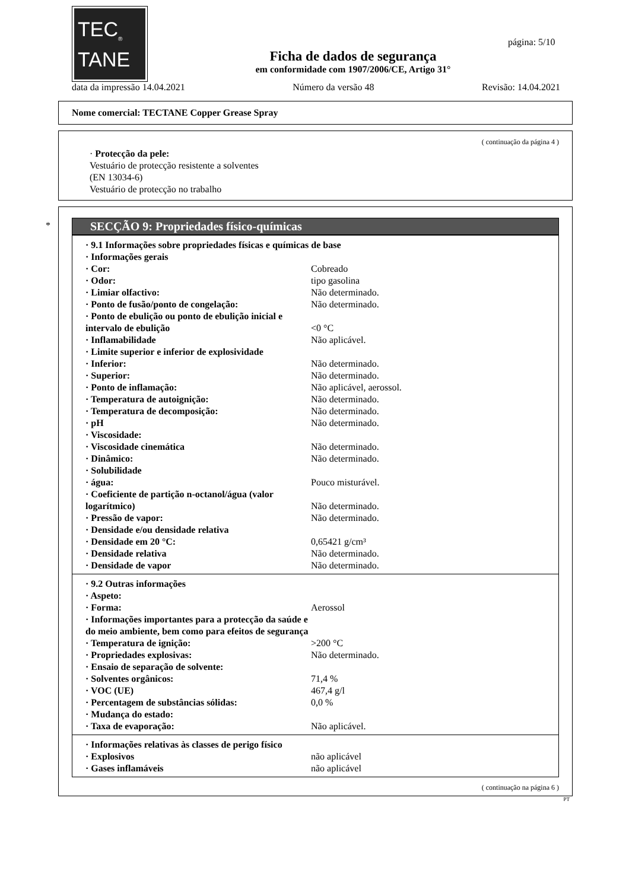TEC<sub>®</sub>
TANE
página: 5/10
Ficha de dados de segurança
em conformidade com 1907/2006/CE, Artigo 31°
data da impressão 14.04.2021 Número da versão 48 Revisão: 14.04.2021
Nome comercial: TECTANE Copper Grease Spray
( continuação da página 4 )
· Protecção da pele:
Vestuário de protecção resistente a solventes
(EN 13034-6)
Vestuário de protecção no trabalho
*
SECÇÃO 9: Propriedades físico-químicas
| · 9.1 Informações sobre propriedades físicas e químicas de base | |
| · Informações gerais | |
| · Cor: | Cobreado |
| · Odor: | tipo gasolina |
| · Limiar olfactivo: | Não determinado. |
| · Ponto de fusão/ponto de congelação: | Não determinado. |
| · Ponto de ebulição ou ponto de ebulição inicial e intervalo de ebulição | <0 °C |
| · Inflamabilidade | Não aplicável. |
| · Limite superior e inferior de explosividade | |
| · Inferior: | Não determinado. |
| · Superior: | Não determinado. |
| · Ponto de inflamação: | Não aplicável, aerossol. |
| · Temperatura de autoignição: | Não determinado. |
| · Temperatura de decomposição: | Não determinado. |
| · pH | Não determinado. |
| · Viscosidade: | |
| · Viscosidade cinemática | Não determinado. |
| · Dinâmico: | Não determinado. |
| · Solubilidade | |
| · água: | Pouco misturável. |
| · Coeficiente de partição n-octanol/água (valor logarítmico) | Não determinado. |
| · Pressão de vapor: | Não determinado. |
| · Densidade e/ou densidade relativa | |
| · Densidade em 20 °C: | 0,65421 g/cm³ |
| · Densidade relativa | Não determinado. |
| · Densidade de vapor | Não determinado. |
| · 9.2 Outras informações | |
| · Aspeto: | |
| · Forma: | Aerossol |
| · Informações importantes para a protecção da saúde e do meio ambiente, bem como para efeitos de segurança | |
| · Temperatura de ignição: | >200 °C |
| · Propriedades explosivas: | Não determinado. |
| · Ensaio de separação de solvente: | |
| · Solventes orgânicos: | 71,4 % |
| · VOC (UE) | 467,4 g/l |
| · Percentagem de substâncias sólidas: | 0,0 % |
| · Mudança do estado: | |
| · Taxa de evaporação: | Não aplicável. |
| · Informações relativas às classes de perigo físico | |
| · Explosivos | não aplicável |
| · Gases inflamáveis | não aplicável |
( continuação na página 6 )
PT